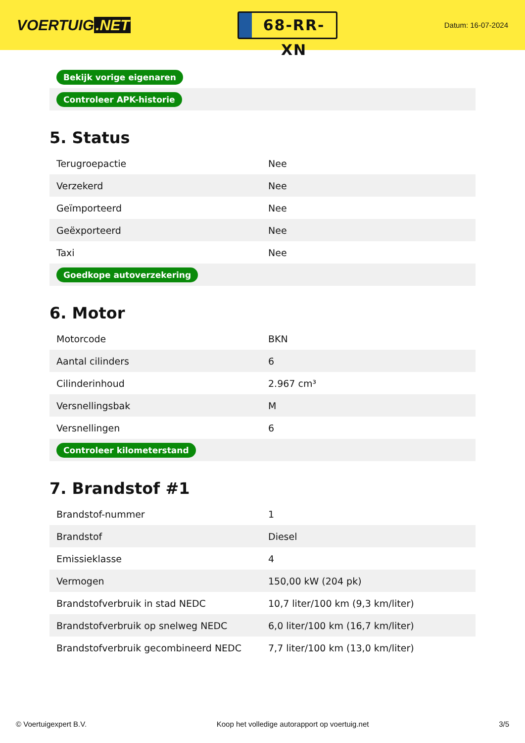VOERTUIG.NET
68-RR-XN
Datum: 16-07-2024
| Bekijk vorige eigenaren |
| Controleer APK-historie |
5. Status
| Terugroepactie | Nee |
| Verzekerd | Nee |
| Geïmporteerd | Nee |
| Geëxporteerd | Nee |
| Taxi | Nee |
| Goedkope autoverzekering | |
6. Motor
| Motorcode | BKN |
| Aantal cilinders | 6 |
| Cilinderinhoud | 2.967 cm³ |
| Versnellingsbak | M |
| Versnellingen | 6 |
| Controleer kilometerstand | |
7. Brandstof #1
| Brandstof-nummer | 1 |
| Brandstof | Diesel |
| Emissieklasse | 4 |
| Vermogen | 150,00 kW (204 pk) |
| Brandstofverbruik in stad NEDC | 10,7 liter/100 km (9,3 km/liter) |
| Brandstofverbruik op snelweg NEDC | 6,0 liter/100 km (16,7 km/liter) |
| Brandstofverbruik gecombineerd NEDC | 7,7 liter/100 km (13,0 km/liter) |
© Voertuigexpert B.V. Koop het volledige autorapport op voertuig.net 3/5